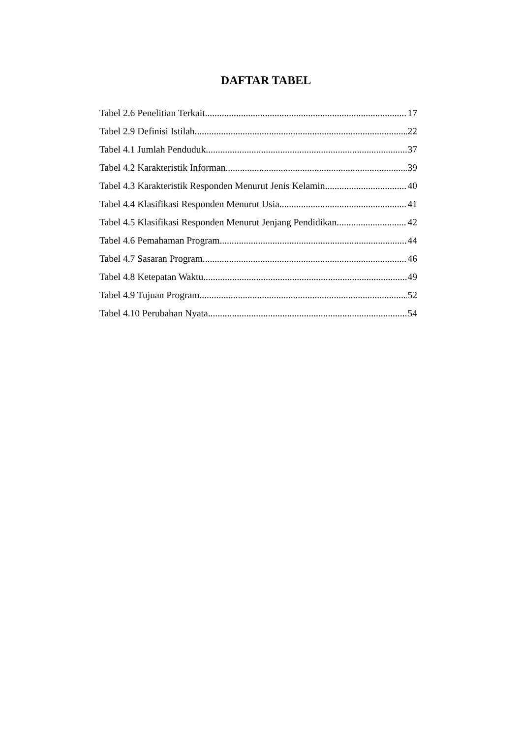DAFTAR TABEL
Tabel 2.6 Penelitian Terkait 17
Tabel 2.9 Definisi Istilah 22
Tabel 4.1 Jumlah Penduduk 37
Tabel 4.2 Karakteristik Informan 39
Tabel 4.3 Karakteristik Responden Menurut Jenis Kelamin 40
Tabel 4.4 Klasifikasi Responden Menurut Usia 41
Tabel 4.5 Klasifikasi Responden Menurut Jenjang Pendidikan 42
Tabel 4.6 Pemahaman Program 44
Tabel 4.7 Sasaran Program 46
Tabel 4.8 Ketepatan Waktu 49
Tabel 4.9 Tujuan Program 52
Tabel 4.10 Perubahan Nyata 54